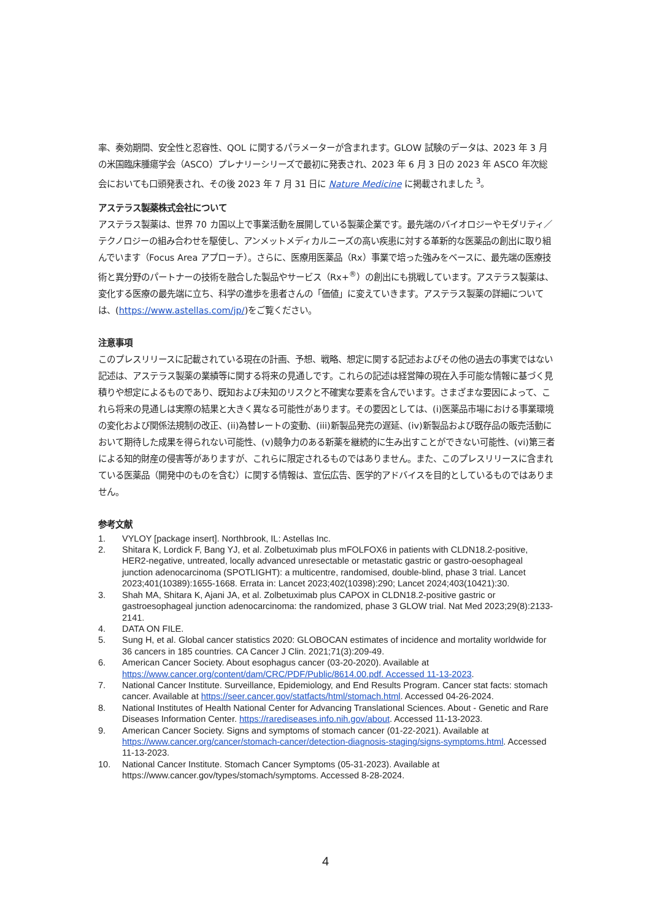率、奏効期間、安全性と忍容性、QOL に関するパラメーターが含まれます。GLOW 試験のデータは、2023 年 3 月の米国臨床腫瘍学会（ASCO）プレナリーシリーズで最初に発表され、2023 年 6 月 3 日の 2023 年 ASCO 年次総会においても口頭発表され、その後 2023 年 7 月 31 日に Nature Medicine に掲載されました <sup>3</sup>。
アステラス製薬株式会社について
アステラス製薬は、世界 70 カ国以上で事業活動を展開している製薬企業です。最先端のバイオロジーやモダリティ／テクノロジーの組み合わせを駆使し、アンメットメディカルニーズの高い疾患に対する革新的な医薬品の創出に取り組んでいます（Focus Area アプローチ）。さらに、医療用医薬品（Rx）事業で培った強みをベースに、最先端の医療技術と異分野のパートナーの技術を融合した製品やサービス（Rx+<sup>®</sup>）の創出にも挑戦しています。アステラス製薬は、変化する医療の最先端に立ち、科学の進歩を患者さんの「価値」に変えていきます。アステラス製薬の詳細については、(https://www.astellas.com/jp/)をご覧ください。
注意事項
このプレスリリースに記載されている現在の計画、予想、戦略、想定に関する記述およびその他の過去の事実ではない記述は、アステラス製薬の業績等に関する将来の見通しです。これらの記述は経営陣の現在入手可能な情報に基づく見積りや想定によるものであり、既知および未知のリスクと不確実な要素を含んでいます。さまざまな要因によって、これら将来の見通しは実際の結果と大きく異なる可能性があります。その要因としては、(i)医薬品市場における事業環境の変化および関係法規制の改正、(ii)為替レートの変動、(iii)新製品発売の遅延、(iv)新製品および既存品の販売活動において期待した成果を得られない可能性、(v)競争力のある新薬を継続的に生み出すことができない可能性、(vi)第三者による知的財産の侵害等がありますが、これらに限定されるものではありません。また、このプレスリリースに含まれている医薬品（開発中のものを含む）に関する情報は、宣伝広告、医学的アドバイスを目的としているものではありません。
参考文献
1. VYLOY [package insert]. Northbrook, IL: Astellas Inc.
2. Shitara K, Lordick F, Bang YJ, et al. Zolbetuximab plus mFOLFOX6 in patients with CLDN18.2-positive, HER2-negative, untreated, locally advanced unresectable or metastatic gastric or gastro-oesophageal junction adenocarcinoma (SPOTLIGHT): a multicentre, randomised, double-blind, phase 3 trial. Lancet 2023;401(10389):1655-1668. Errata in: Lancet 2023;402(10398):290; Lancet 2024;403(10421):30.
3. Shah MA, Shitara K, Ajani JA, et al. Zolbetuximab plus CAPOX in CLDN18.2-positive gastric or gastroesophageal junction adenocarcinoma: the randomized, phase 3 GLOW trial. Nat Med 2023;29(8):2133-2141.
4. DATA ON FILE.
5. Sung H, et al. Global cancer statistics 2020: GLOBOCAN estimates of incidence and mortality worldwide for 36 cancers in 185 countries. CA Cancer J Clin. 2021;71(3):209-49.
6. American Cancer Society. About esophagus cancer (03-20-2020). Available at https://www.cancer.org/content/dam/CRC/PDF/Public/8614.00.pdf. Accessed 11-13-2023.
7. National Cancer Institute. Surveillance, Epidemiology, and End Results Program. Cancer stat facts: stomach cancer. Available at https://seer.cancer.gov/statfacts/html/stomach.html. Accessed 04-26-2024.
8. National Institutes of Health National Center for Advancing Translational Sciences. About - Genetic and Rare Diseases Information Center. https://rarediseases.info.nih.gov/about. Accessed 11-13-2023.
9. American Cancer Society. Signs and symptoms of stomach cancer (01-22-2021). Available at https://www.cancer.org/cancer/stomach-cancer/detection-diagnosis-staging/signs-symptoms.html. Accessed 11-13-2023.
10. National Cancer Institute. Stomach Cancer Symptoms (05-31-2023). Available at https://www.cancer.gov/types/stomach/symptoms. Accessed 8-28-2024.
4